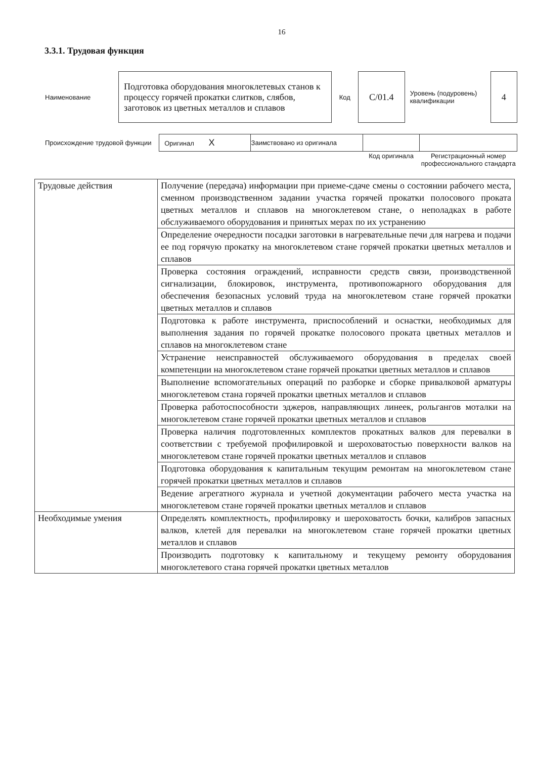16
3.3.1. Трудовая функция
| Наименование | Подготовка оборудования многоклетевых станов к процессу горячей прокатки слитков, слябов, заготовок из цветных металлов и сплавов | Код | С/01.4 | Уровень (подуровень) квалификации | 4 |
| Происхождение трудовой функции | Оригинал X | Заимствовано из оригинала | | |
| | | | Код оригинала | Регистрационный номер профессионального стандарта |
| Трудовые действия | Получение (передача) информации при приеме-сдаче смены о состоянии рабочего места, сменном производственном задании участка горячей прокатки полосового проката цветных металлов и сплавов на многоклетевом стане, о неполадках в работе обслуживаемого оборудования и принятых мерах по их устранению |
| | Определение очередности посадки заготовки в нагревательные печи для нагрева и подачи ее под горячую прокатку на многоклетевом стане горячей прокатки цветных металлов и сплавов |
| | Проверка состояния ограждений, исправности средств связи, производственной сигнализации, блокировок, инструмента, противопожарного оборудования для обеспечения безопасных условий труда на многоклетевом стане горячей прокатки цветных металлов и сплавов |
| | Подготовка к работе инструмента, приспособлений и оснастки, необходимых для выполнения задания по горячей прокатке полосового проката цветных металлов и сплавов на многоклетевом стане |
| | Устранение неисправностей обслуживаемого оборудования в пределах своей компетенции на многоклетевом стане горячей прокатки цветных металлов и сплавов |
| | Выполнение вспомогательных операций по разборке и сборке привалковой арматуры многоклетевом стана горячей прокатки цветных металлов и сплавов |
| | Проверка работоспособности эджеров, направляющих линеек, рольгангов моталки на многоклетевом стане горячей прокатки цветных металлов и сплавов |
| | Проверка наличия подготовленных комплектов прокатных валков для перевалки в соответствии с требуемой профилировкой и шероховатостью поверхности валков на многоклетевом стане горячей прокатки цветных металлов и сплавов |
| | Подготовка оборудования к капитальным текущим ремонтам на многоклетевом стане горячей прокатки цветных металлов и сплавов |
| | Ведение агрегатного журнала и учетной документации рабочего места участка на многоклетевом стане горячей прокатки цветных металлов и сплавов |
| Необходимые умения | Определять комплектность, профилировку и шероховатость бочки, калибров запасных валков, клетей для перевалки на многоклетевом стане горячей прокатки цветных металлов и сплавов |
| | Производить подготовку к капитальному и текущему ремонту оборудования многоклетевого стана горячей прокатки цветных металлов |